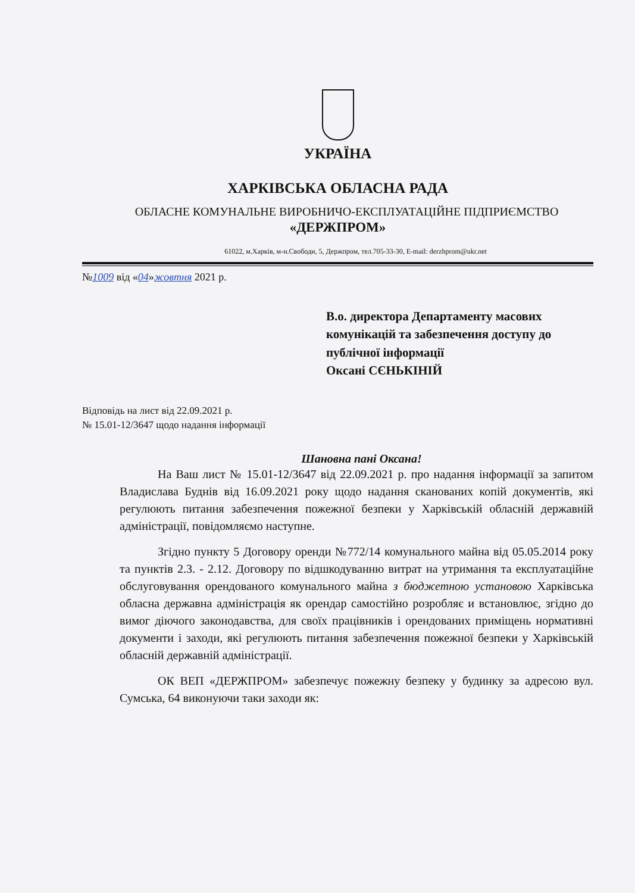УКРАЇНА
ХАРКІВСЬКА ОБЛАСНА РАДА
ОБЛАСНЕ КОМУНАЛЬНЕ ВИРОБНИЧО-ЕКСПЛУАТАЦІЙНЕ ПІДПРИЄМСТВО
«ДЕРЖПРОМ»
61022, м.Харків, м-н.Свободи, 5, Держпром, тел.705-33-30, E-mail: derzhprom@ukr.net
№1009 від «04»жовтня 2021 р.
В.о. директора Департаменту масових комунікацій та забезпечення доступу до публічної інформації
Оксані СЄНЬКІНІЙ
Відповідь на лист від 22.09.2021 р.
№ 15.01-12/3647 щодо надання інформації
Шановна пані Оксана!
На Ваш лист № 15.01-12/3647 від 22.09.2021 р. про надання інформації за запитом Владислава Буднів від 16.09.2021 року щодо надання сканованих копій документів, які регулюють питання забезпечення пожежної безпеки у Харківській обласній державній адміністрації, повідомляємо наступне.
Згідно пункту 5 Договору оренди №772/14 комунального майна від 05.05.2014 року та пунктів 2.3. - 2.12. Договору по відшкодуванню витрат на утримання та експлуатаційне обслуговування орендованого комунального майна з бюджетною установою Харківська обласна державна адміністрація як орендар самостійно розробляє и встановлює, згідно до вимог діючого законодавства, для своїх працівників і орендованих приміщень нормативні документи і заходи, які регулюють питання забезпечення пожежної безпеки у Харківській обласній державній адміністрації.
ОК ВЕП «ДЕРЖПРОМ» забезпечує пожежну безпеку у будинку за адресою вул. Сумська, 64 виконуючи таки заходи як: